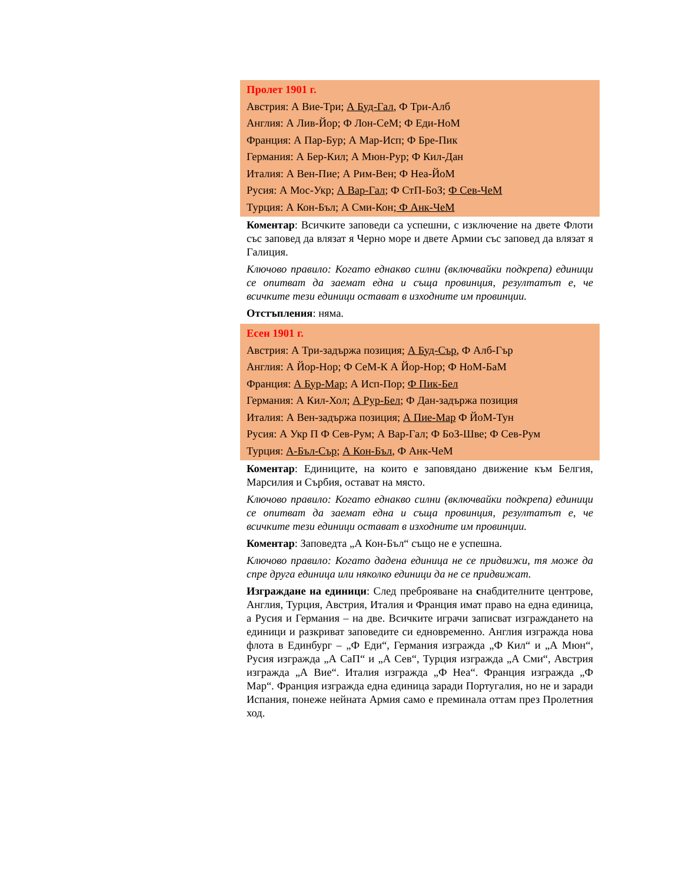Пролет 1901 г.
Австрия: А Вие-Три; А Буд-Гал, Ф Три-Алб
Англия: А Лив-Йор; Ф Лон-СеМ; Ф Еди-НоМ
Франция: А Пар-Бур; А Мар-Исп; Ф Бре-Пик
Германия: А Бер-Кил; А Мюн-Рур; Ф Кил-Дан
Италия: А Вен-Пие; А Рим-Вен; Ф Неа-ЙоМ
Русия: А Мос-Укр; А Вар-Гал; Ф СтП-БоЗ; Ф Сев-ЧеМ
Турция: А Кон-Бъл; А Сми-Кон; Ф Анк-ЧеМ
Коментар: Всичките заповеди са успешни, с изключение на двете Флоти със заповед да влязат я Черно море и двете Армии със заповед да влязат я Галиция.
Ключово правило: Когато еднакво силни (включвайки подкрепа) единици се опитват да заемат една и съща провинция, резултатът е, че всичките тези единици остават в изходните им провинции.
Отстъпления: няма.
Есен 1901 г.
Австрия: А Три-задържа позиция; А Буд-Сър, Ф Алб-Гър
Англия: А Йор-Нор; Ф СеМ-К А Йор-Нор; Ф НоМ-БаМ
Франция: А Бур-Мар; А Исп-Пор; Ф Пик-Бел
Германия: А Кил-Хол; А Рур-Бел; Ф Дан-задържа позиция
Италия: А Вен-задържа позиция; А Пие-Мар Ф ЙоМ-Тун
Русия: А Укр П Ф Сев-Рум; А Вар-Гал; Ф БоЗ-Шве; Ф Сев-Рум
Турция: А-Бъл-Сър; А Кон-Бъл, Ф Анк-ЧеМ
Коментар: Единиците, на които е заповядано движение към Белгия, Марсилия и Сърбия, остават на място.
Ключово правило: Когато еднакво силни (включвайки подкрепа) единици се опитват да заемат една и съща провинция, резултатът е, че всичките тези единици остават в изходните им провинции.
Коментар: Заповедта „А Кон-Бъл“ също не е успешна.
Ключово правило: Когато дадена единица не се придвижи, тя може да спре друга единица или няколко единици да не се придвижат.
Изграждане на единици: След преброяване на снабдителните центрове, Англия, Турция, Австрия, Италия и Франция имат право на една единица, а Русия и Германия – на две. Всичките играчи записват изграждането на единици и разкриват заповедите си едновременно. Англия изгражда нова флота в Единбург – „Ф Еди“, Германия изгражда „Ф Кил“ и „А Мюн“, Русия изгражда „А СаП“ и „А Сев“, Турция изгражда „А Сми“, Австрия изгражда „А Вие“. Италия изгражда „Ф Неа“. Франция изгражда „Ф Мар“. Франция изгражда една единица заради Португалия, но не и заради Испания, понеже нейната Армия само е преминала оттам през Пролетния ход.